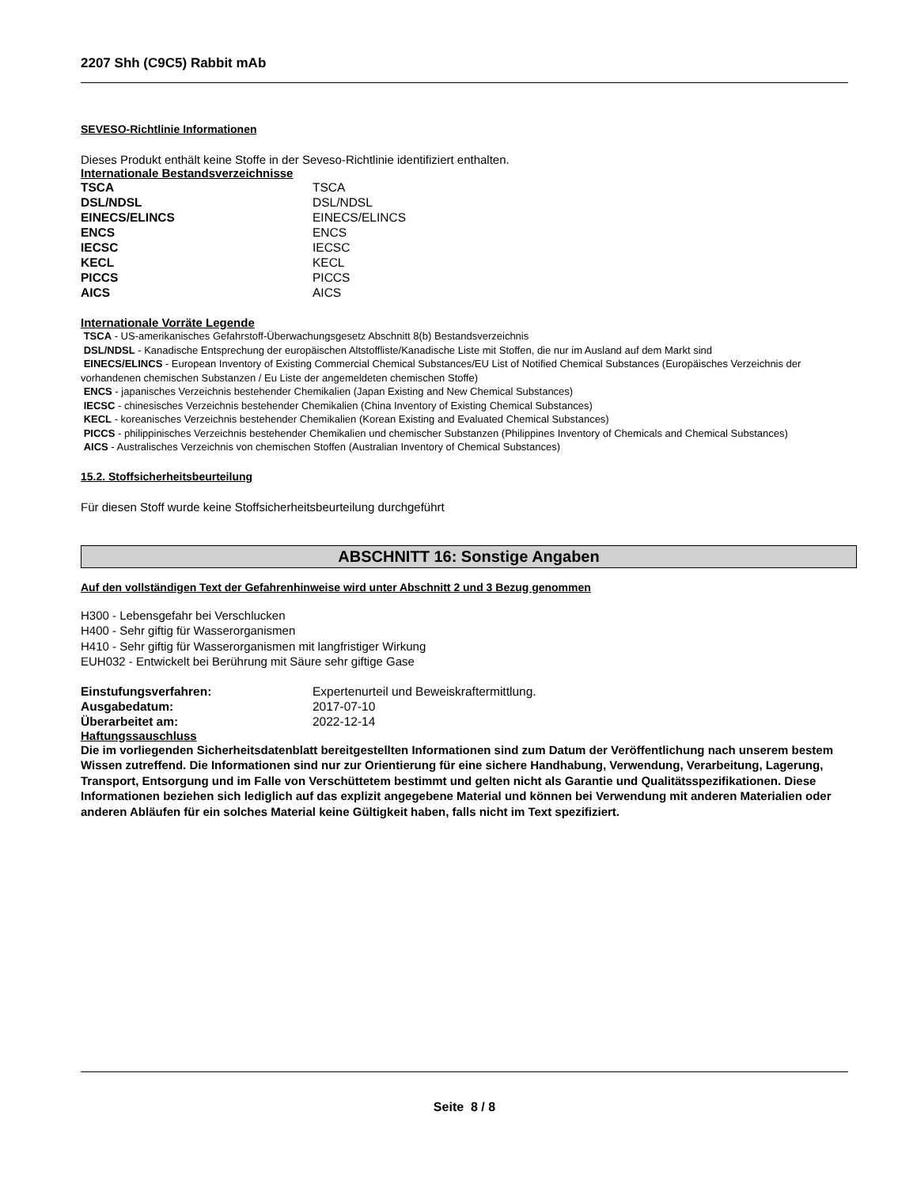2207 Shh (C9C5) Rabbit mAb
SEVESO-Richtlinie Informationen
Dieses Produkt enthält keine Stoffe in der Seveso-Richtlinie identifiziert enthalten.
Internationale Bestandsverzeichnisse
| TSCA | TSCA |
| DSL/NDSL | DSL/NDSL |
| EINECS/ELINCS | EINECS/ELINCS |
| ENCS | ENCS |
| IECSC | IECSC |
| KECL | KECL |
| PICCS | PICCS |
| AICS | AICS |
Internationale Vorräte Legende
TSCA - US-amerikanisches Gefahrstoff-Überwachungsgesetz Abschnitt 8(b) Bestandsverzeichnis
DSL/NDSL - Kanadische Entsprechung der europäischen Altstoffliste/Kanadische Liste mit Stoffen, die nur im Ausland auf dem Markt sind
EINECS/ELINCS - European Inventory of Existing Commercial Chemical Substances/EU List of Notified Chemical Substances (Europäisches Verzeichnis der vorhandenen chemischen Substanzen / Eu Liste der angemeldeten chemischen Stoffe)
ENCS - japanisches Verzeichnis bestehender Chemikalien (Japan Existing and New Chemical Substances)
IECSC - chinesisches Verzeichnis bestehender Chemikalien (China Inventory of Existing Chemical Substances)
KECL - koreanisches Verzeichnis bestehender Chemikalien (Korean Existing and Evaluated Chemical Substances)
PICCS - philippinisches Verzeichnis bestehender Chemikalien und chemischer Substanzen (Philippines Inventory of Chemicals and Chemical Substances)
AICS - Australisches Verzeichnis von chemischen Stoffen (Australian Inventory of Chemical Substances)
15.2. Stoffsicherheitsbeurteilung
Für diesen Stoff wurde keine Stoffsicherheitsbeurteilung durchgeführt
ABSCHNITT 16: Sonstige Angaben
Auf den vollständigen Text der Gefahrenhinweise wird unter Abschnitt 2 und 3 Bezug genommen
H300 - Lebensgefahr bei Verschlucken
H400 - Sehr giftig für Wasserorganismen
H410 - Sehr giftig für Wasserorganismen mit langfristiger Wirkung
EUH032 - Entwickelt bei Berührung mit Säure sehr giftige Gase
| Einstufungsverfahren: | Expertenurteil und Beweiskraftermittlung. |
| Ausgabedatum: | 2017-07-10 |
| Überarbeitet am: | 2022-12-14 |
Haftungssauschluss
Die im vorliegenden Sicherheitsdatenblatt bereitgestellten Informationen sind zum Datum der Veröffentlichung nach unserem bestem Wissen zutreffend. Die Informationen sind nur zur Orientierung für eine sichere Handhabung, Verwendung, Verarbeitung, Lagerung, Transport, Entsorgung und im Falle von Verschüttetem bestimmt und gelten nicht als Garantie und Qualitätsspezifikationen. Diese Informationen beziehen sich lediglich auf das explizit angegebene Material und können bei Verwendung mit anderen Materialien oder anderen Abläufen für ein solches Material keine Gültigkeit haben, falls nicht im Text spezifiziert.
Seite 8 / 8